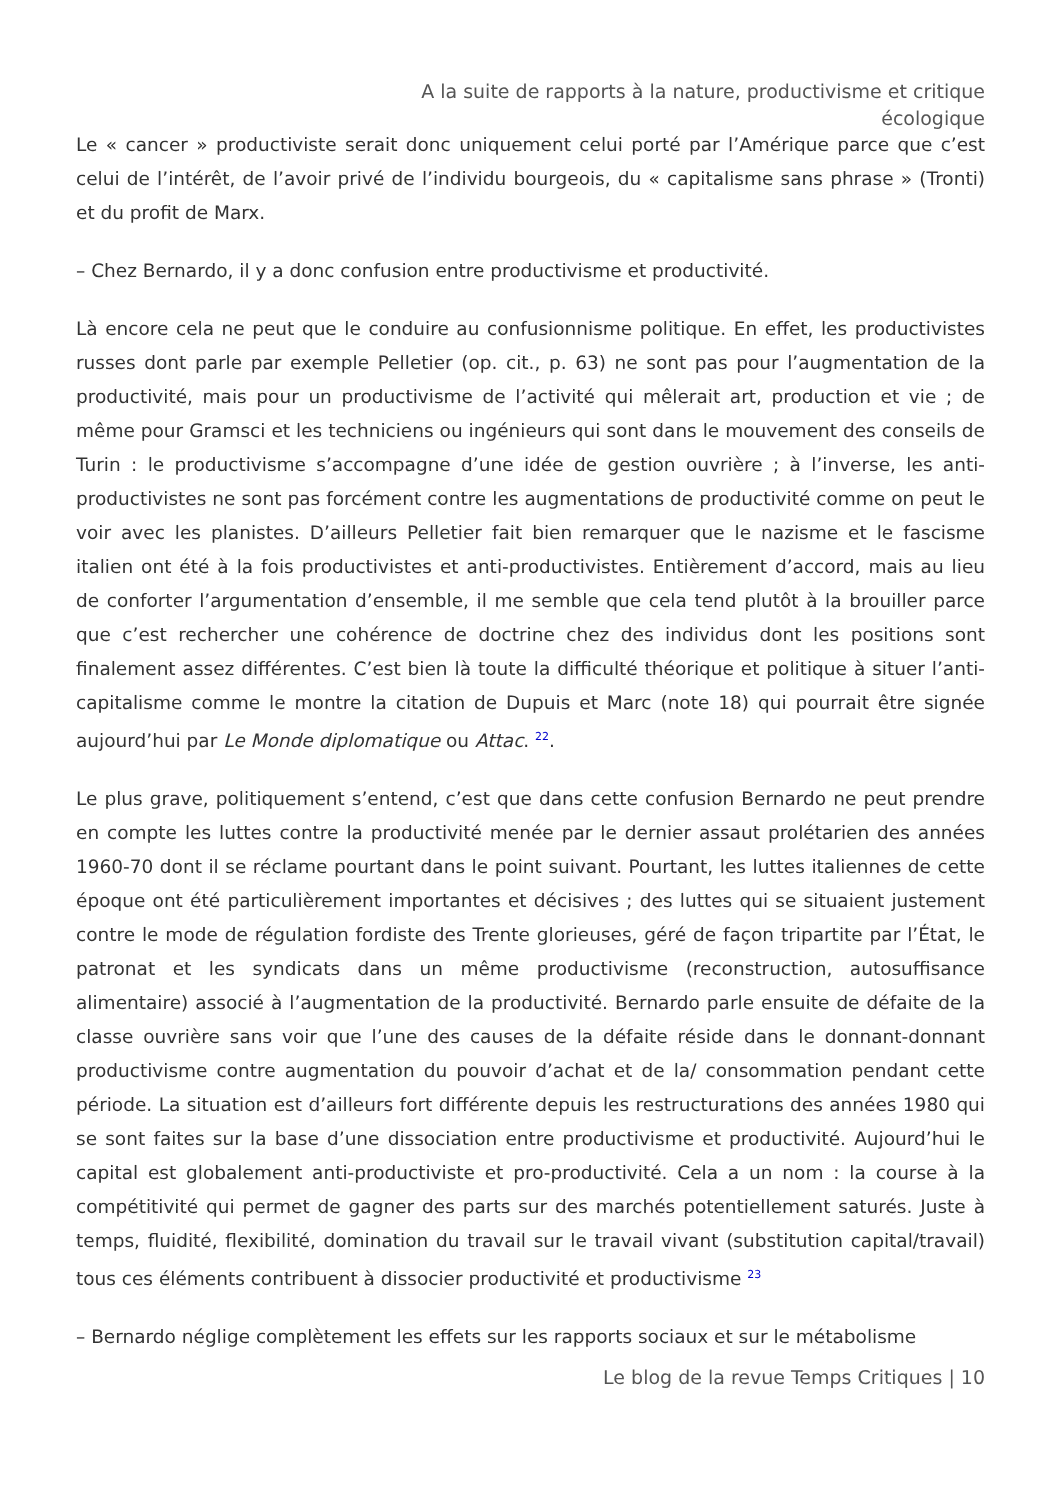A la suite de rapports à la nature, productivisme et critique
écologique
Le « cancer » productiviste serait donc uniquement celui porté par l’Amérique parce que c’est celui de l’intérêt, de l’avoir privé de l’individu bourgeois, du « capitalisme sans phrase » (Tronti) et du profit de Marx.
– Chez Bernardo, il y a donc confusion entre productivisme et productivité.
Là encore cela ne peut que le conduire au confusionnisme politique. En effet, les productivistes russes dont parle par exemple Pelletier (op. cit., p. 63) ne sont pas pour l’augmentation de la productivité, mais pour un productivisme de l’activité qui mêlerait art, production et vie ; de même pour Gramsci et les techniciens ou ingénieurs qui sont dans le mouvement des conseils de Turin : le productivisme s’accompagne d’une idée de gestion ouvrière ; à l’inverse, les anti-productivistes ne sont pas forcément contre les augmentations de productivité comme on peut le voir avec les planistes. D’ailleurs Pelletier fait bien remarquer que le nazisme et le fascisme italien ont été à la fois productivistes et anti-productivistes. Entièrement d’accord, mais au lieu de conforter l’argumentation d’ensemble, il me semble que cela tend plutôt à la brouiller parce que c’est rechercher une cohérence de doctrine chez des individus dont les positions sont finalement assez différentes. C’est bien là toute la difficulté théorique et politique à situer l’anti-capitalisme comme le montre la citation de Dupuis et Marc (note 18) qui pourrait être signée aujourd’hui par Le Monde diplomatique ou Attac. <sup>22</sup>.
Le plus grave, politiquement s’entend, c’est que dans cette confusion Bernardo ne peut prendre en compte les luttes contre la productivité menée par le dernier assaut prolétarien des années 1960-70 dont il se réclame pourtant dans le point suivant. Pourtant, les luttes italiennes de cette époque ont été particulièrement importantes et décisives ; des luttes qui se situaient justement contre le mode de régulation fordiste des Trente glorieuses, géré de façon tripartite par l’État, le patronat et les syndicats dans un même productivisme (reconstruction, autosuffisance alimentaire) associé à l’augmentation de la productivité. Bernardo parle ensuite de défaite de la classe ouvrière sans voir que l’une des causes de la défaite réside dans le donnant-donnant productivisme contre augmentation du pouvoir d’achat et de la/ consommation pendant cette période. La situation est d’ailleurs fort différente depuis les restructurations des années 1980 qui se sont faites sur la base d’une dissociation entre productivisme et productivité. Aujourd’hui le capital est globalement anti-productiviste et pro-productivité. Cela a un nom : la course à la compétitivité qui permet de gagner des parts sur des marchés potentiellement saturés. Juste à temps, fluidité, flexibilité, domination du travail sur le travail vivant (substitution capital/travail) tous ces éléments contribuent à dissocier productivité et productivisme <sup>23</sup>
– Bernardo néglige complètement les effets sur les rapports sociaux et sur le métabolisme
Le blog de la revue Temps Critiques | 10